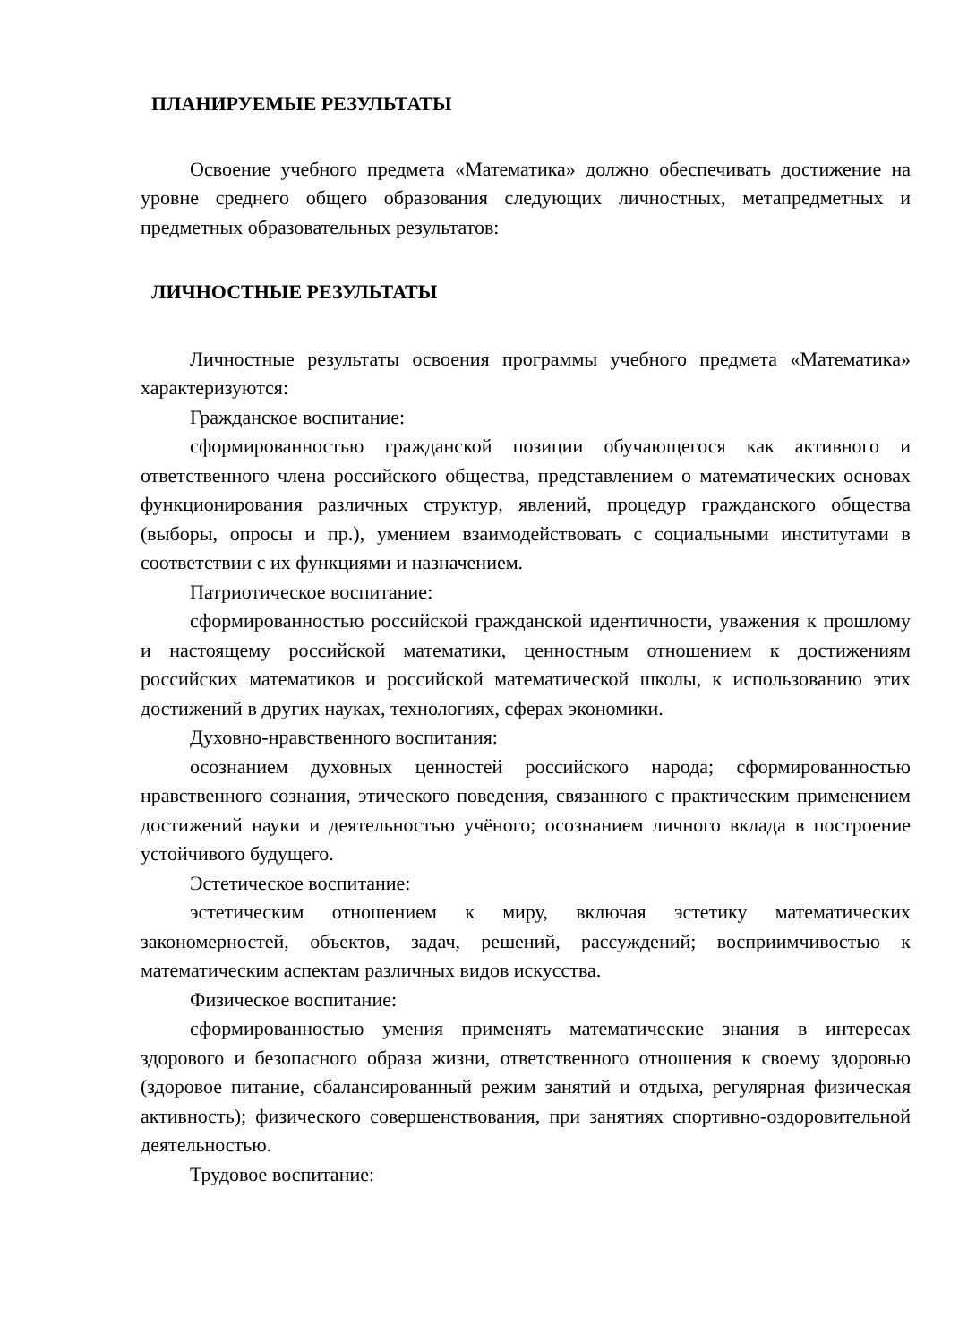ПЛАНИРУЕМЫЕ РЕЗУЛЬТАТЫ
Освоение учебного предмета «Математика» должно обеспечивать достижение на уровне среднего общего образования следующих личностных, метапредметных и предметных образовательных результатов:
ЛИЧНОСТНЫЕ РЕЗУЛЬТАТЫ
Личностные результаты освоения программы учебного предмета «Математика» характеризуются:
Гражданское воспитание:
сформированностью гражданской позиции обучающегося как активного и ответственного члена российского общества, представлением о математических основах функционирования различных структур, явлений, процедур гражданского общества (выборы, опросы и пр.), умением взаимодействовать с социальными институтами в соответствии с их функциями и назначением.
Патриотическое воспитание:
сформированностью российской гражданской идентичности, уважения к прошлому и настоящему российской математики, ценностным отношением к достижениям российских математиков и российской математической школы, к использованию этих достижений в других науках, технологиях, сферах экономики.
Духовно-нравственного воспитания:
осознанием духовных ценностей российского народа; сформированностью нравственного сознания, этического поведения, связанного с практическим применением достижений науки и деятельностью учёного; осознанием личного вклада в построение устойчивого будущего.
Эстетическое воспитание:
эстетическим отношением к миру, включая эстетику математических закономерностей, объектов, задач, решений, рассуждений; восприимчивостью к математическим аспектам различных видов искусства.
Физическое воспитание:
сформированностью умения применять математические знания в интересах здорового и безопасного образа жизни, ответственного отношения к своему здоровью (здоровое питание, сбалансированный режим занятий и отдыха, регулярная физическая активность); физического совершенствования, при занятиях спортивно-оздоровительной деятельностью.
Трудовое воспитание: